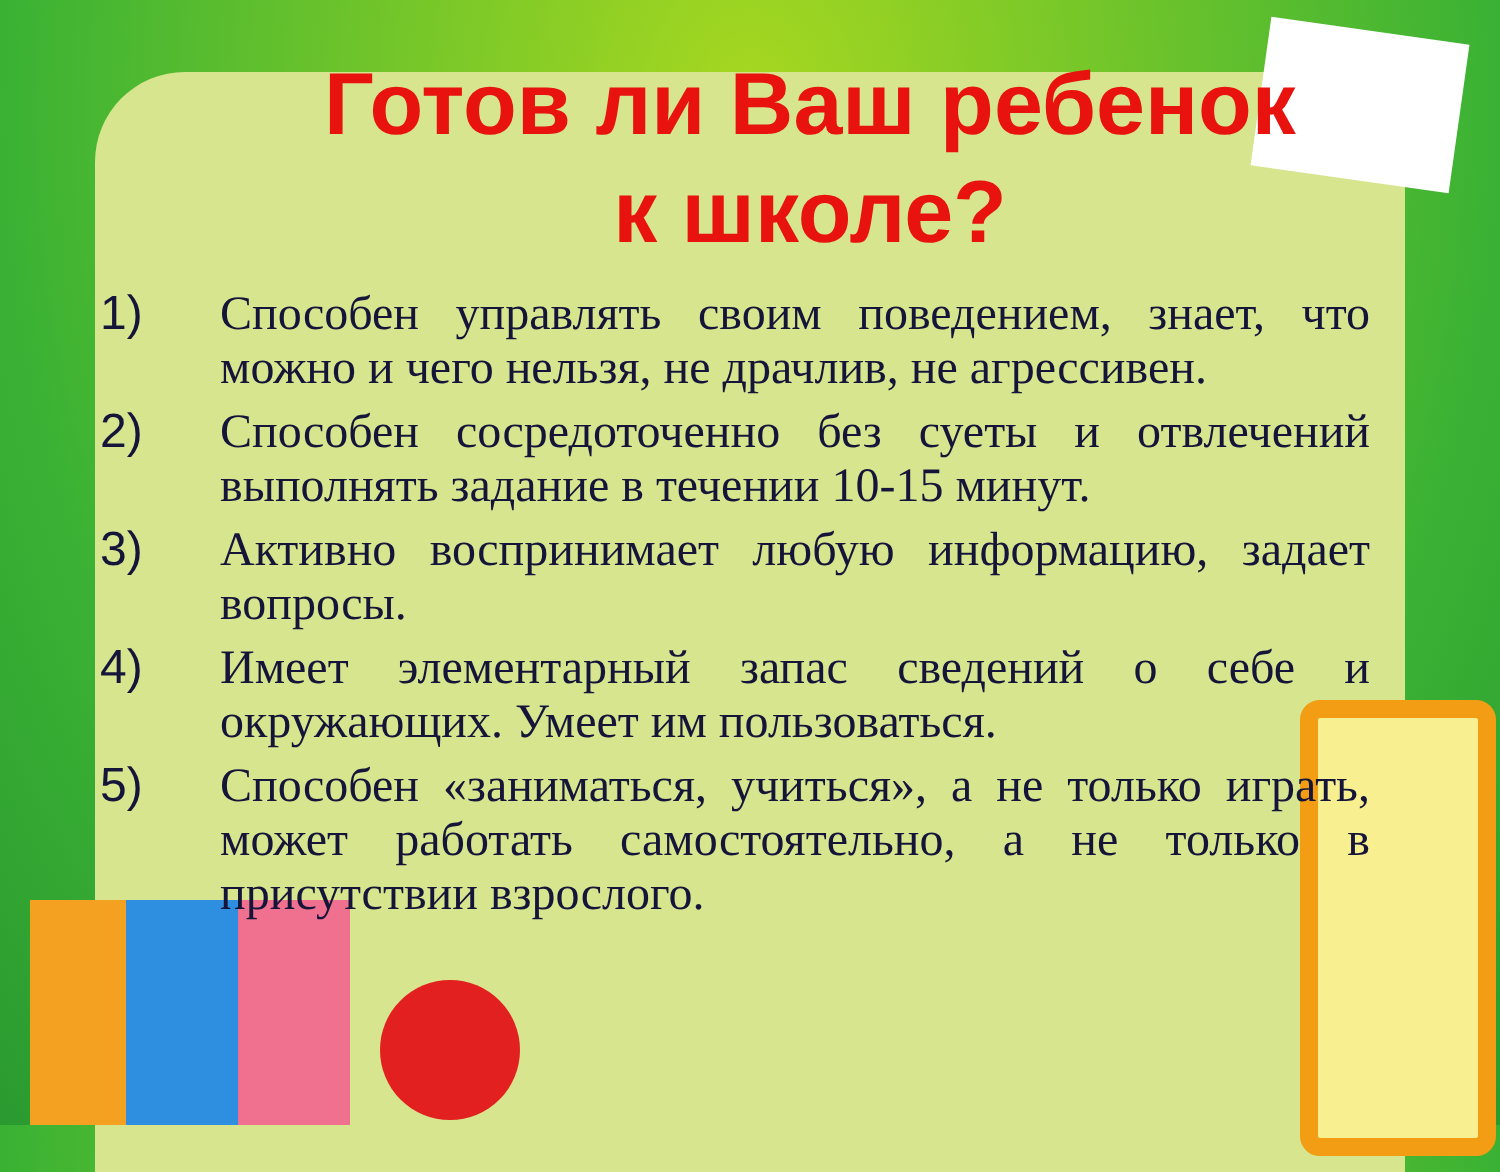Готов ли Ваш ребенок
к школе?
1) Способен управлять своим поведением, знает, что можно и чего нельзя, не драчлив, не агрессивен.
2) Способен сосредоточенно без суеты и отвлечений выполнять задание в течении 10-15 минут.
3) Активно воспринимает любую информацию, задает вопросы.
4) Имеет элементарный запас сведений о себе и окружающих. Умеет им пользоваться.
5) Способен «заниматься, учиться», а не только играть, может работать самостоятельно, а не только в присутствии взрослого.